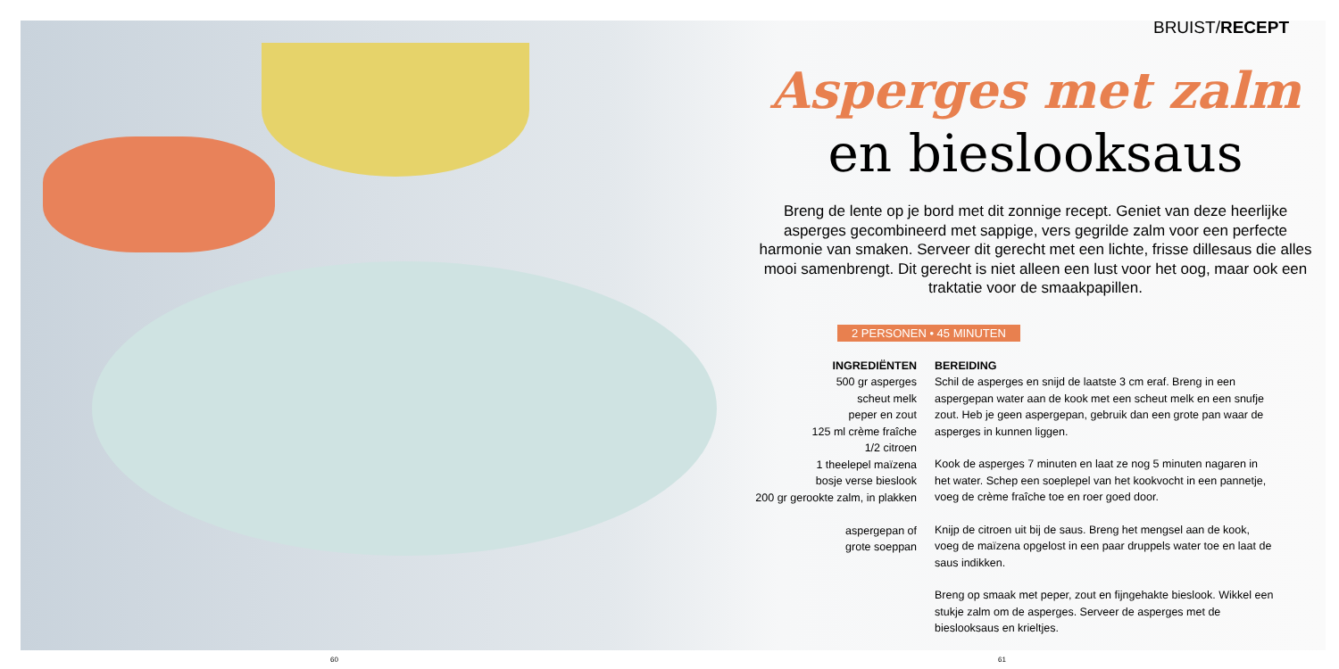BRUIST/RECEPT
Asperges met zalm
en bieslooksaus
Breng de lente op je bord met dit zonnige recept. Geniet van deze heerlijke asperges gecombineerd met sappige, vers gegrilde zalm voor een perfecte harmonie van smaken. Serveer dit gerecht met een lichte, frisse dillesaus die alles mooi samenbrengt. Dit gerecht is niet alleen een lust voor het oog, maar ook een traktatie voor de smaakpapillen.
2 PERSONEN • 45 MINUTEN
INGREDIËNTEN
500 gr asperges
scheut melk
peper en zout
125 ml crème fraîche
1/2 citroen
1 theelepel maïzena
bosje verse bieslook
200 gr gerookte zalm, in plakken
aspergepan of
grote soeppan
BEREIDING
Schil de asperges en snijd de laatste 3 cm eraf. Breng in een aspergepan water aan de kook met een scheut melk en een snufje zout. Heb je geen aspergepan, gebruik dan een grote pan waar de asperges in kunnen liggen.
Kook de asperges 7 minuten en laat ze nog 5 minuten nagaren in het water. Schep een soeplepel van het kookvocht in een pannetje, voeg de crème fraîche toe en roer goed door.
Knijp de citroen uit bij de saus. Breng het mengsel aan de kook, voeg de maïzena opgelost in een paar druppels water toe en laat de saus indikken.
Breng op smaak met peper, zout en fijngehakte bieslook. Wikkel een stukje zalm om de asperges. Serveer de asperges met de bieslooksaus en krieltjes.
60 61